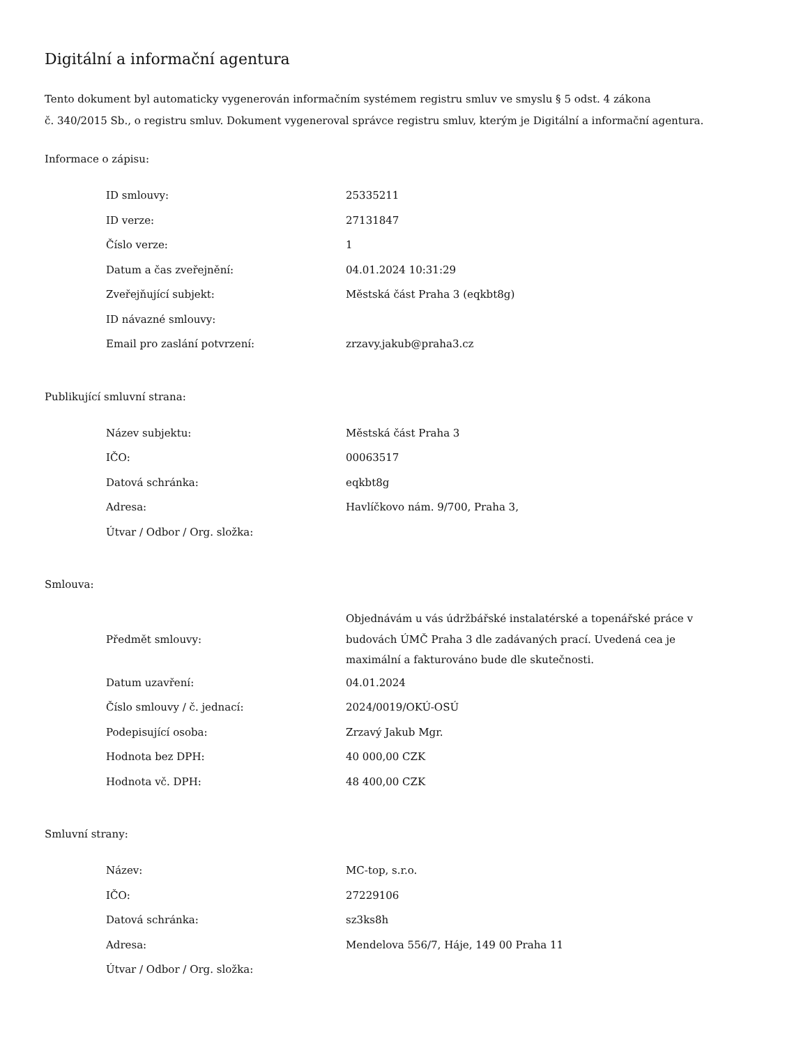Digitální a informační agentura
Tento dokument byl automaticky vygenerován informačním systémem registru smluv ve smyslu § 5 odst. 4 zákona
č. 340/2015 Sb., o registru smluv. Dokument vygeneroval správce registru smluv, kterým je Digitální a informační agentura.
Informace o zápisu:
| ID smlouvy: | 25335211 |
| ID verze: | 27131847 |
| Číslo verze: | 1 |
| Datum a čas zveřejnění: | 04.01.2024 10:31:29 |
| Zveřejňující subjekt: | Městská část Praha 3 (eqkbt8g) |
| ID návazné smlouvy: | |
| Email pro zaslání potvrzení: | zrzavy.jakub@praha3.cz |
Publikující smluvní strana:
| Název subjektu: | Městská část Praha 3 |
| IČO: | 00063517 |
| Datová schránka: | eqkbt8g |
| Adresa: | Havlíčkovo nám. 9/700, Praha 3, |
| Útvar / Odbor / Org. složka: | |
Smlouva:
| Předmět smlouvy: | Objednávám u vás údržbářské instalatérské a topenářské práce v budovách ÚMČ Praha 3 dle zadávaných prací. Uvedená cea je maximální a fakturováno bude dle skutečnosti. |
| Datum uzavření: | 04.01.2024 |
| Číslo smlouvy / č. jednací: | 2024/0019/OKÚ-OSÚ |
| Podepisující osoba: | Zrzavý Jakub Mgr. |
| Hodnota bez DPH: | 40 000,00 CZK |
| Hodnota vč. DPH: | 48 400,00 CZK |
Smluvní strany:
| Název: | MC-top, s.r.o. |
| IČO: | 27229106 |
| Datová schránka: | sz3ks8h |
| Adresa: | Mendelova 556/7, Háje, 149 00 Praha 11 |
| Útvar / Odbor / Org. složka: | |